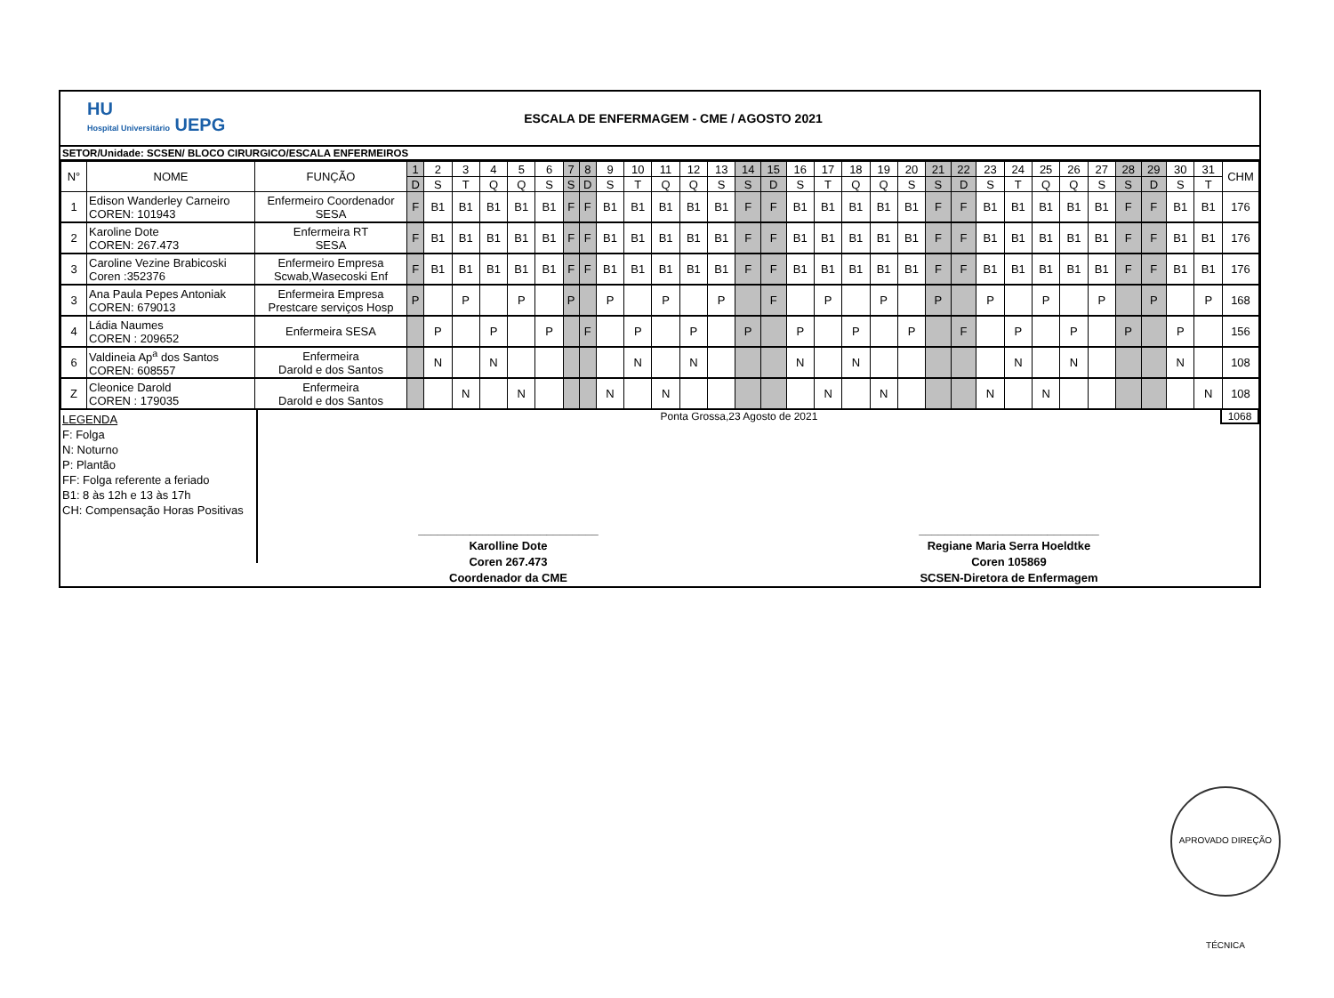HU
Hospital Universitário UEPG
ESCALA DE ENFERMAGEM - CME / AGOSTO 2021
SETOR/Unidade: SCSEN/ BLOCO CIRURGICO/ESCALA ENFERMEIROS
| N° | NOME | FUNÇÃO | 1 | 2 | 3 | 4 | 5 | 6 | 7 | 8 | 9 | 10 | 11 | 12 | 13 | 14 | 15 | 16 | 17 | 18 | 19 | 20 | 21 | 22 | 23 | 24 | 25 | 26 | 27 | 28 | 29 | 30 | 31 | CHM |
| --- | --- | --- | --- | --- | --- | --- | --- | --- | --- | --- | --- | --- | --- | --- | --- | --- | --- | --- | --- | --- | --- | --- | --- | --- | --- | --- | --- | --- | --- | --- | --- | --- | --- | --- |
| | | | D | S | T | Q | Q | S | S | D | S | T | Q | Q | S | S | D | S | T | Q | Q | S | S | D | S | T | Q | Q | S | S | D | S | T | |
| 1 | Edison Wanderley Carneiro COREN: 101943 | Enfermeiro Coordenador SESA | F | B1 | B1 | B1 | B1 | B1 | F | F | B1 | B1 | B1 | B1 | B1 | F | F | B1 | B1 | B1 | B1 | B1 | F | F | B1 | B1 | B1 | B1 | B1 | F | F | B1 | B1 | 176 |
| 2 | Karoline Dote COREN: 267.473 | Enfermeira RT SESA | F | B1 | B1 | B1 | B1 | B1 | F | F | B1 | B1 | B1 | B1 | B1 | F | F | B1 | B1 | B1 | B1 | B1 | F | F | B1 | B1 | B1 | B1 | B1 | F | F | B1 | B1 | 176 |
| 3 | Caroline Vezine Brabicoski Coren :352376 | Enfermeiro Empresa Scwab,Wasecoski Enf | F | B1 | B1 | B1 | B1 | B1 | F | F | B1 | B1 | B1 | B1 | B1 | F | F | B1 | B1 | B1 | B1 | B1 | F | F | B1 | B1 | B1 | B1 | B1 | F | F | B1 | B1 | 176 |
| 3 | Ana Paula Pepes Antoniak COREN: 679013 | Enfermeira Empresa Prestcare serviços Hosp | P | | P | | P | | P | | P | | P | | P | | F | | P | | P | | P | | P | | P | | P | | P | | P | 168 |
| 4 | Ládia Naumes COREN : 209652 | Enfermeira SESA | | P | | P | | P | | F | | P | | P | | P | | P | | P | | P | | F | | P | | P | | P | | P | | 156 |
| 6 | Valdineia Ap<sup>a</sup> dos Santos COREN: 608557 | Enfermeira Darold e dos Santos | | N | | N | | | | | | N | | N | | | | N | | N | | | | | | N | | N | | | | N | | 108 |
| Z | Cleonice Darold COREN : 179035 | Enfermeira Darold e dos Santos | | | N | | N | | | | N | | N | | | | | | N | | N | | | | N | | N | | | | | | N | 108 |
LEGENDA
F: Folga
N: Noturno
P: Plantão
FF: Folga referente a feriado
B1: 8 às 12h e 13 às 17h
CH: Compensação Horas Positivas
Ponta Grossa,23 Agosto de 2021 1068
____________________________
Karolline Dote
Coren 267.473
Coordenador da CME
____________________________
Regiane Maria Serra Hoeldtke
Coren 105869
SCSEN-Diretora de Enfermagem
APROVADO DIREÇÃO TÉCNICA